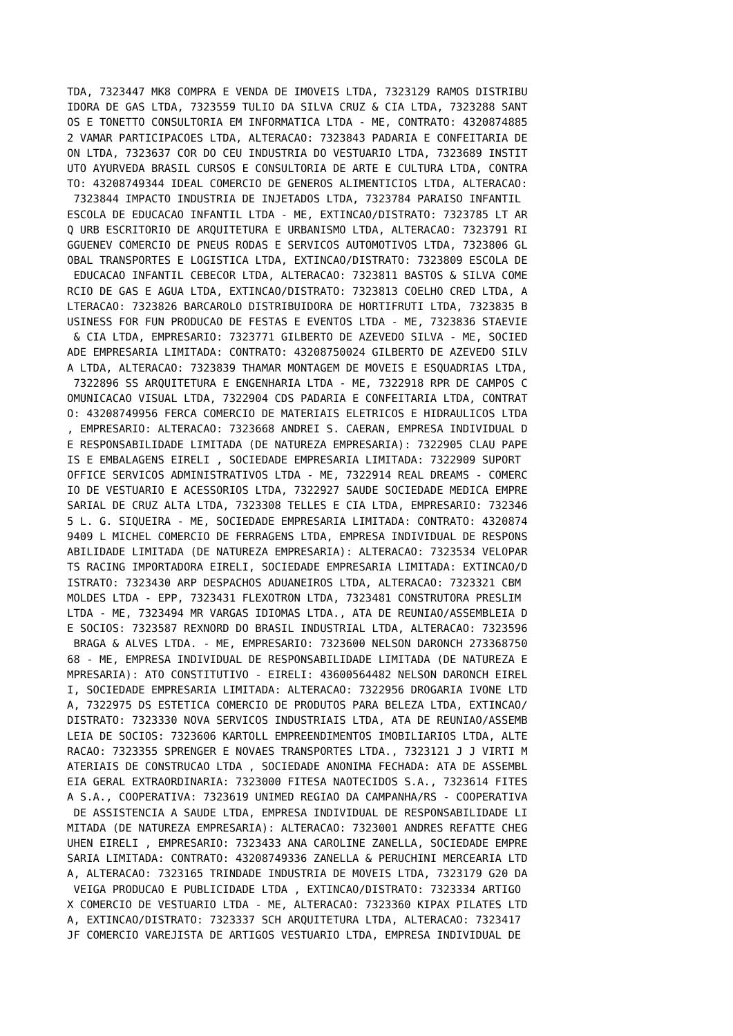TDA, 7323447 MK8 COMPRA E VENDA DE IMOVEIS LTDA, 7323129 RAMOS DISTRIBU
IDORA DE GAS LTDA, 7323559 TULIO DA SILVA CRUZ & CIA LTDA, 7323288 SANT
OS E TONETTO CONSULTORIA EM INFORMATICA LTDA - ME, CONTRATO: 4320874885
2 VAMAR PARTICIPACOES LTDA, ALTERACAO: 7323843 PADARIA E CONFEITARIA DE
ON LTDA, 7323637 COR DO CEU INDUSTRIA DO VESTUARIO LTDA, 7323689 INSTIT
UTO AYURVEDA BRASIL CURSOS E CONSULTORIA DE ARTE E CULTURA LTDA, CONTRA
TO: 43208749344 IDEAL COMERCIO DE GENEROS ALIMENTICIOS LTDA, ALTERACAO:
 7323844 IMPACTO INDUSTRIA DE INJETADOS LTDA, 7323784 PARAISO INFANTIL 
ESCOLA DE EDUCACAO INFANTIL LTDA - ME, EXTINCAO/DISTRATO: 7323785 LT AR
Q URB ESCRITORIO DE ARQUITETURA E URBANISMO LTDA, ALTERACAO: 7323791 RI
GGUENEV COMERCIO DE PNEUS RODAS E SERVICOS AUTOMOTIVOS LTDA, 7323806 GL
OBAL TRANSPORTES E LOGISTICA LTDA, EXTINCAO/DISTRATO: 7323809 ESCOLA DE
 EDUCACAO INFANTIL CEBECOR LTDA, ALTERACAO: 7323811 BASTOS & SILVA COME
RCIO DE GAS E AGUA LTDA, EXTINCAO/DISTRATO: 7323813 COELHO CRED LTDA, A
LTERACAO: 7323826 BARCAROLO DISTRIBUIDORA DE HORTIFRUTI LTDA, 7323835 B
USINESS FOR FUN PRODUCAO DE FESTAS E EVENTOS LTDA - ME, 7323836 STAEVIE
 & CIA LTDA, EMPRESARIO: 7323771 GILBERTO DE AZEVEDO SILVA - ME, SOCIED
ADE EMPRESARIA LIMITADA: CONTRATO: 43208750024 GILBERTO DE AZEVEDO SILV
A LTDA, ALTERACAO: 7323839 THAMAR MONTAGEM DE MOVEIS E ESQUADRIAS LTDA,
 7322896 SS ARQUITETURA E ENGENHARIA LTDA - ME, 7322918 RPR DE CAMPOS C
OMUNICACAO VISUAL LTDA, 7322904 CDS PADARIA E CONFEITARIA LTDA, CONTRAT
O: 43208749956 FERCA COMERCIO DE MATERIAIS ELETRICOS E HIDRAULICOS LTDA
, EMPRESARIO: ALTERACAO: 7323668 ANDREI S. CAERAN, EMPRESA INDIVIDUAL D
E RESPONSABILIDADE LIMITADA (DE NATUREZA EMPRESARIA): 7322905 CLAU PAPE
IS E EMBALAGENS EIRELI , SOCIEDADE EMPRESARIA LIMITADA: 7322909 SUPORT 
OFFICE SERVICOS ADMINISTRATIVOS LTDA - ME, 7322914 REAL DREAMS - COMERC
IO DE VESTUARIO E ACESSORIOS LTDA, 7322927 SAUDE SOCIEDADE MEDICA EMPRE
SARIAL DE CRUZ ALTA LTDA, 7323308 TELLES E CIA LTDA, EMPRESARIO: 732346
5 L. G. SIQUEIRA - ME, SOCIEDADE EMPRESARIA LIMITADA: CONTRATO: 4320874
9409 L MICHEL COMERCIO DE FERRAGENS LTDA, EMPRESA INDIVIDUAL DE RESPONS
ABILIDADE LIMITADA (DE NATUREZA EMPRESARIA): ALTERACAO: 7323534 VELOPAR
TS RACING IMPORTADORA EIRELI, SOCIEDADE EMPRESARIA LIMITADA: EXTINCAO/D
ISTRATO: 7323430 ARP DESPACHOS ADUANEIROS LTDA, ALTERACAO: 7323321 CBM 
MOLDES LTDA - EPP, 7323431 FLEXOTRON LTDA, 7323481 CONSTRUTORA PRESLIM 
LTDA - ME, 7323494 MR VARGAS IDIOMAS LTDA., ATA DE REUNIAO/ASSEMBLEIA D
E SOCIOS: 7323587 REXNORD DO BRASIL INDUSTRIAL LTDA, ALTERACAO: 7323596
 BRAGA & ALVES LTDA. - ME, EMPRESARIO: 7323600 NELSON DARONCH 273368750
68 - ME, EMPRESA INDIVIDUAL DE RESPONSABILIDADE LIMITADA (DE NATUREZA E
MPRESARIA): ATO CONSTITUTIVO - EIRELI: 43600564482 NELSON DARONCH EIREL
I, SOCIEDADE EMPRESARIA LIMITADA: ALTERACAO: 7322956 DROGARIA IVONE LTD
A, 7322975 DS ESTETICA COMERCIO DE PRODUTOS PARA BELEZA LTDA, EXTINCAO/
DISTRATO: 7323330 NOVA SERVICOS INDUSTRIAIS LTDA, ATA DE REUNIAO/ASSEMB
LEIA DE SOCIOS: 7323606 KARTOLL EMPREENDIMENTOS IMOBILIARIOS LTDA, ALTE
RACAO: 7323355 SPRENGER E NOVAES TRANSPORTES LTDA., 7323121 J J VIRTI M
ATERIAIS DE CONSTRUCAO LTDA , SOCIEDADE ANONIMA FECHADA: ATA DE ASSEMBL
EIA GERAL EXTRAORDINARIA: 7323000 FITESA NAOTECIDOS S.A., 7323614 FITES
A S.A., COOPERATIVA: 7323619 UNIMED REGIAO DA CAMPANHA/RS - COOPERATIVA
 DE ASSISTENCIA A SAUDE LTDA, EMPRESA INDIVIDUAL DE RESPONSABILIDADE LI
MITADA (DE NATUREZA EMPRESARIA): ALTERACAO: 7323001 ANDRES REFATTE CHEG
UHEN EIRELI , EMPRESARIO: 7323433 ANA CAROLINE ZANELLA, SOCIEDADE EMPRE
SARIA LIMITADA: CONTRATO: 43208749336 ZANELLA & PERUCHINI MERCEARIA LTD
A, ALTERACAO: 7323165 TRINDADE INDUSTRIA DE MOVEIS LTDA, 7323179 G20 DA
 VEIGA PRODUCAO E PUBLICIDADE LTDA , EXTINCAO/DISTRATO: 7323334 ARTIGO 
X COMERCIO DE VESTUARIO LTDA - ME, ALTERACAO: 7323360 KIPAX PILATES LTD
A, EXTINCAO/DISTRATO: 7323337 SCH ARQUITETURA LTDA, ALTERACAO: 7323417 
JF COMERCIO VAREJISTA DE ARTIGOS VESTUARIO LTDA, EMPRESA INDIVIDUAL DE